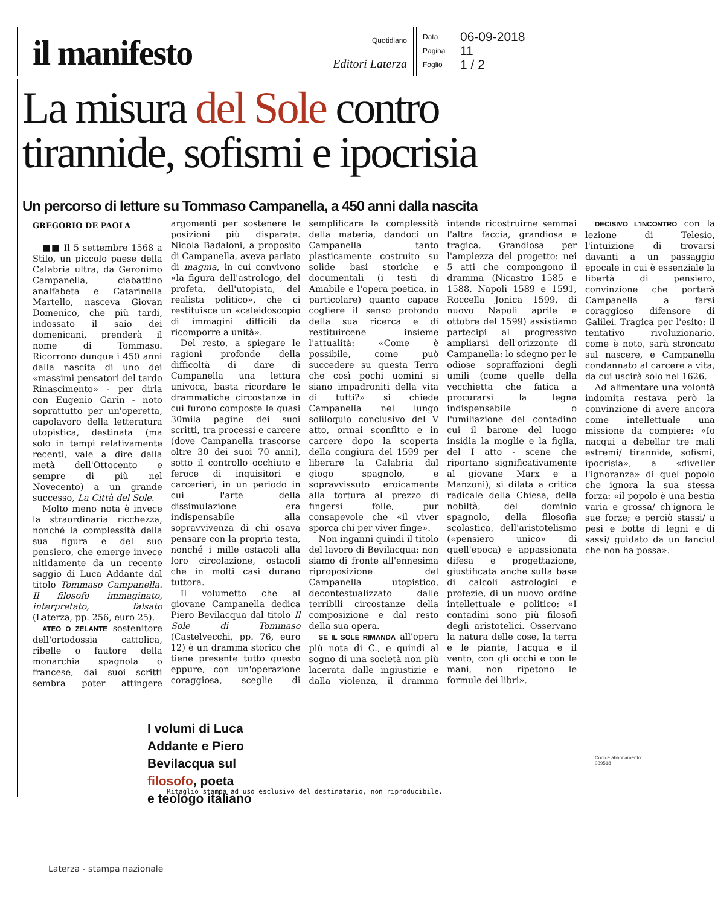il manifesto
Quotidiano
Editori Laterza
Data 06-09-2018
Pagina 11
Foglio 1 / 2
La misura del Sole contro
tirannide, sofismi e ipocrisia
Un percorso di letture su Tommaso Campanella, a 450 anni dalla nascita
GREGORIO DE PAOLA
■■ Il 5 settembre 1568 a Stilo, un piccolo paese della Calabria ultra, da Geronimo Campanella, ciabattino analfabeta e Catarinella Martello, nasceva Giovan Domenico, che più tardi, indossato il saio dei domenicani, prenderà il nome di Tommaso. Ricorrono dunque i 450 anni dalla nascita di uno dei «massimi pensatori del tardo Rinascimento» - per dirla con Eugenio Garin - noto soprattutto per un'operetta, capolavoro della letteratura utopistica, destinata (ma solo in tempi relativamente recenti, vale a dire dalla metà dell'Ottocento e sempre di più nel Novecento) a un grande successo, La Città del Sole.
Molto meno nota è invece la straordinaria ricchezza, nonché la complessità della sua figura e del suo pensiero, che emerge invece nitidamente da un recente saggio di Luca Addante dal titolo Tommaso Campanella. Il filosofo immaginato, interpretato, falsato (Laterza, pp. 256, euro 25).
ATEO O ZELANTE sostenitore dell'ortodossia cattolica, ribelle o fautore della monarchia spagnola o francese, dai suoi scritti sembra poter attingere argomenti per sostenere le posizioni più disparate. Nicola Badaloni, a proposito di Campanella, aveva parlato di magma, in cui convivono «la figura dell'astrologo, del profeta, dell'utopista, del realista politico», che ci restituisce un «caleidoscopio di immagini difficili da ricomporre a unità».
Del resto, a spiegare le ragioni profonde della difficoltà di dare di Campanella una lettura univoca, basta ricordare le drammatiche circostanze in cui furono composte le quasi 30mila pagine dei suoi scritti, tra processi e carcere (dove Campanella trascorse oltre 30 dei suoi 70 anni), sotto il controllo occhiuto e feroce di inquisitori e carcerieri, in un periodo in cui l'arte della dissimulazione era indispensabile alla sopravvivenza di chi osava pensare con la propria testa, nonché i mille ostacoli alla loro circolazione, ostacoli che in molti casi durano tuttora.
Il volumetto che al giovane Campanella dedica Piero Bevilacqua dal titolo Il Sole di Tommaso (Castelvecchi, pp. 76, euro 12) è un dramma storico che tiene presente tutto questo eppure, con un'operazione coraggiosa, sceglie di semplificare la complessità della materia, dandoci un Campanella tanto plasticamente costruito su solide basi storiche e documentali (i testi di Amabile e l'opera poetica, in particolare) quanto capace cogliere il senso profondo della sua ricerca e di restituircene insieme l'attualità: «Come è possibile, come può succedere su questa Terra che così pochi uomini si siano impadroniti della vita di tutti?» si chiede Campanella nel lungo soliloquio conclusivo del V atto, ormai sconfitto e in carcere dopo la scoperta della congiura del 1599 per liberare la Calabria dal giogo spagnolo, e sopravvissuto eroicamente alla tortura al prezzo di fingersi folle, pur consapevole che «il viver sporca chi per viver finge».
Non inganni quindi il titolo del lavoro di Bevilacqua: non siamo di fronte all'ennesima riproposizione del Campanella utopistico, decontestualizzato dalle terribili circostanze della composizione e dal resto della sua opera.
SE IL SOLE RIMANDA all'opera più nota di C., e quindi al sogno di una società non più lacerata dalle ingiustizie e dalla violenza, il dramma intende ricostruirne semmai l'altra faccia, grandiosa e tragica. Grandiosa per l'ampiezza del progetto: nei 5 atti che compongono il dramma (Nicastro 1585 e 1588, Napoli 1589 e 1591, Roccella Jonica 1599, di nuovo Napoli aprile e ottobre del 1599) assistiamo partecipi al progressivo ampliarsi dell'orizzonte di Campanella: lo sdegno per le odiose sopraffazioni degli umili (come quelle della vecchietta che fatica a procurarsi la legna indispensabile o l'umiliazione del contadino cui il barone del luogo insidia la moglie e la figlia, del I atto - scene che riportano significativamente al giovane Marx e a Manzoni), si dilata a critica radicale della Chiesa, della nobiltà, del dominio spagnolo, della filosofia scolastica, dell'aristotelismo («pensiero unico» di quell'epoca) e appassionata difesa e progettazione, giustificata anche sulla base di calcoli astrologici e profezie, di un nuovo ordine intellettuale e politico: «I contadini sono più filosofi degli aristotelici. Osservano la natura delle cose, la terra e le piante, l'acqua e il vento, con gli occhi e con le mani, non ripetono le formule dei libri».
DECISIVO L'INCONTRO con la lezione di Telesio, l'intuizione di trovarsi davanti a un passaggio epocale in cui è essenziale la libertà di pensiero, convinzione che porterà Campanella a farsi coraggioso difensore di Galilei. Tragica per l'esito: il tentativo rivoluzionario, come è noto, sarà stroncato sul nascere, e Campanella condannato al carcere a vita, da cui uscirà solo nel 1626.
Ad alimentare una volontà indomita restava però la convinzione di avere ancora come intellettuale una missione da compiere: «Io nacqui a debellar tre mali estremi/ tirannide, sofismi, ipocrisia», a «diveller l'ignoranza» di quel popolo che ignora la sua stessa forza: «il popolo è una bestia varia e grossa/ ch'ignora le sue forze; e perciò stassi/ a pesi e botte di legni e di sassi/ guidato da un fanciul che non ha possa».
I volumi di Luca
Addante e Piero
Bevilacqua sul
filosofo, poeta
e teologo italiano
Ritaglio stampa ad uso esclusivo del destinatario, non riproducibile.
Codice abbonamento: 039518
Laterza - stampa nazionale